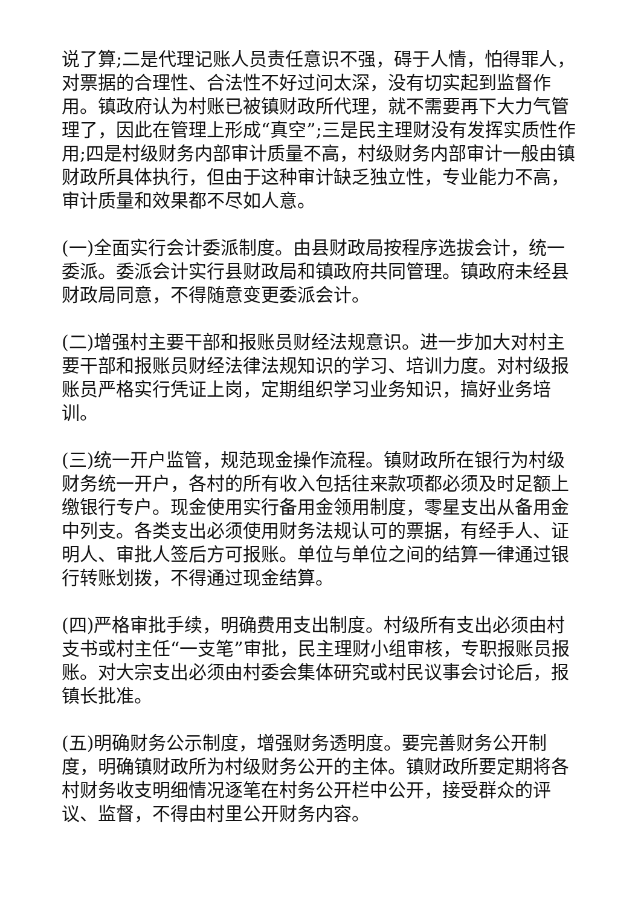说了算;二是代理记账人员责任意识不强，碍于人情，怕得罪人，对票据的合理性、合法性不好过问太深，没有切实起到监督作用。镇政府认为村账已被镇财政所代理，就不需要再下大力气管理了，因此在管理上形成“真空”;三是民主理财没有发挥实质性作用;四是村级财务内部审计质量不高，村级财务内部审计一般由镇财政所具体执行，但由于这种审计缺乏独立性，专业能力不高，审计质量和效果都不尽如人意。
(一)全面实行会计委派制度。由县财政局按程序选拔会计，统一委派。委派会计实行县财政局和镇政府共同管理。镇政府未经县财政局同意，不得随意变更委派会计。
(二)增强村主要干部和报账员财经法规意识。进一步加大对村主要干部和报账员财经法律法规知识的学习、培训力度。对村级报账员严格实行凭证上岗，定期组织学习业务知识，搞好业务培训。
(三)统一开户监管，规范现金操作流程。镇财政所在银行为村级财务统一开户，各村的所有收入包括往来款项都必须及时足额上缴银行专户。现金使用实行备用金领用制度，零星支出从备用金中列支。各类支出必须使用财务法规认可的票据，有经手人、证明人、审批人签后方可报账。单位与单位之间的结算一律通过银行转账划拨，不得通过现金结算。
(四)严格审批手续，明确费用支出制度。村级所有支出必须由村支书或村主任“一支笔”审批，民主理财小组审核，专职报账员报账。对大宗支出必须由村委会集体研究或村民议事会讨论后，报镇长批准。
(五)明确财务公示制度，增强财务透明度。要完善财务公开制度，明确镇财政所为村级财务公开的主体。镇财政所要定期将各村财务收支明细情况逐笔在村务公开栏中公开，接受群众的评议、监督，不得由村里公开财务内容。